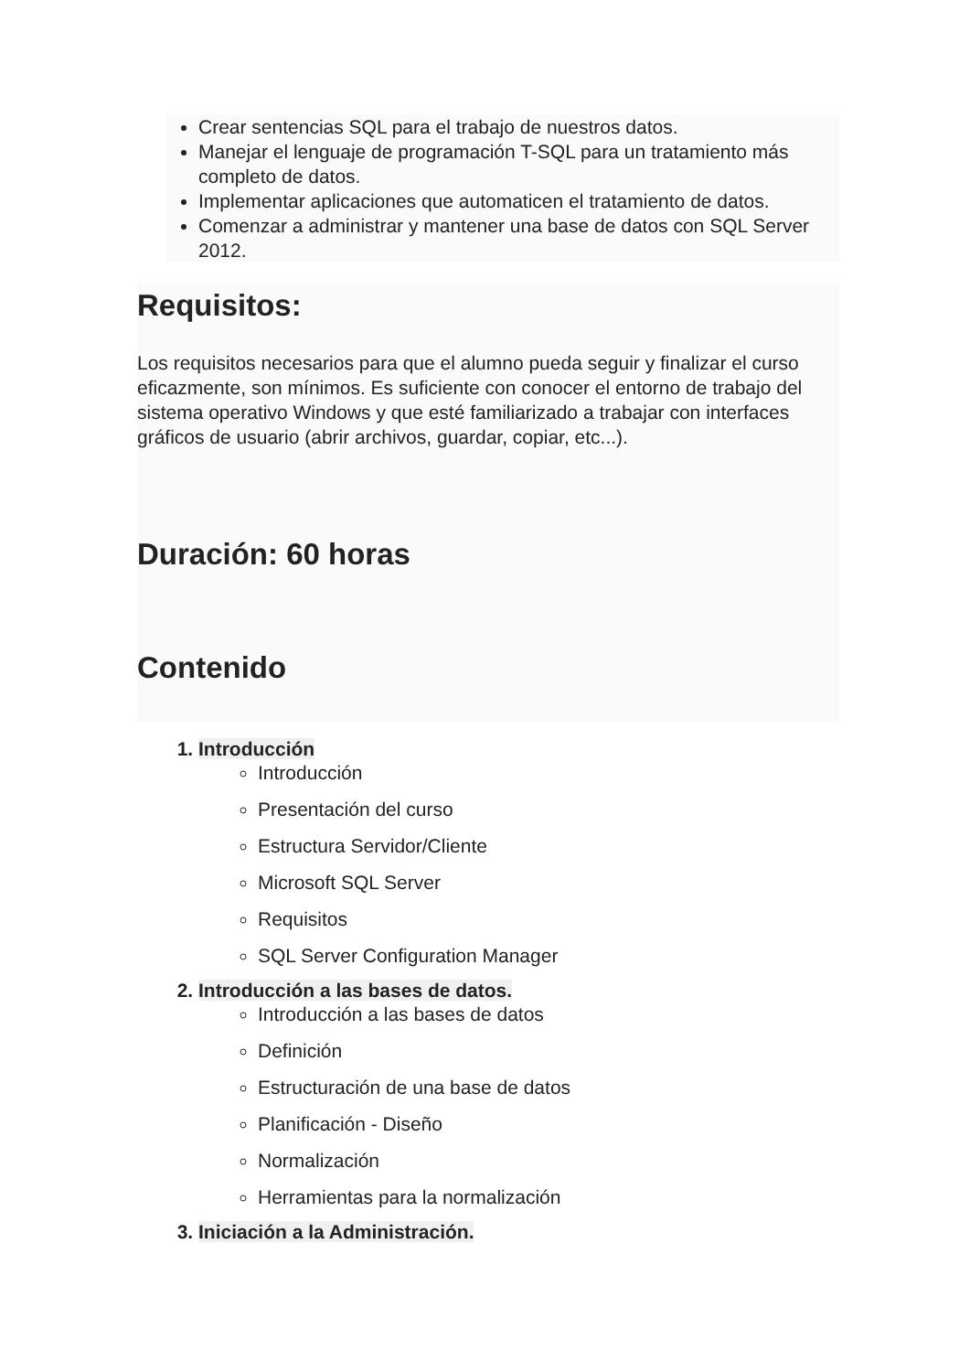Crear sentencias SQL para el trabajo de nuestros datos.
Manejar el lenguaje de programación T-SQL para un tratamiento más completo de datos.
Implementar aplicaciones que automaticen el tratamiento de datos.
Comenzar a administrar y mantener una base de datos con SQL Server 2012.
Requisitos:
Los requisitos necesarios para que el alumno pueda seguir y finalizar el curso eficazmente, son mínimos. Es suficiente con conocer el entorno de trabajo del sistema operativo Windows y que esté familiarizado a trabajar con interfaces gráficos de usuario (abrir archivos, guardar, copiar, etc...).
Duración: 60 horas
Contenido
1. Introducción
Introducción
Presentación del curso
Estructura Servidor/Cliente
Microsoft SQL Server
Requisitos
SQL Server Configuration Manager
2. Introducción a las bases de datos.
Introducción a las bases de datos
Definición
Estructuración de una base de datos
Planificación - Diseño
Normalización
Herramientas para la normalización
3. Iniciación a la Administración.